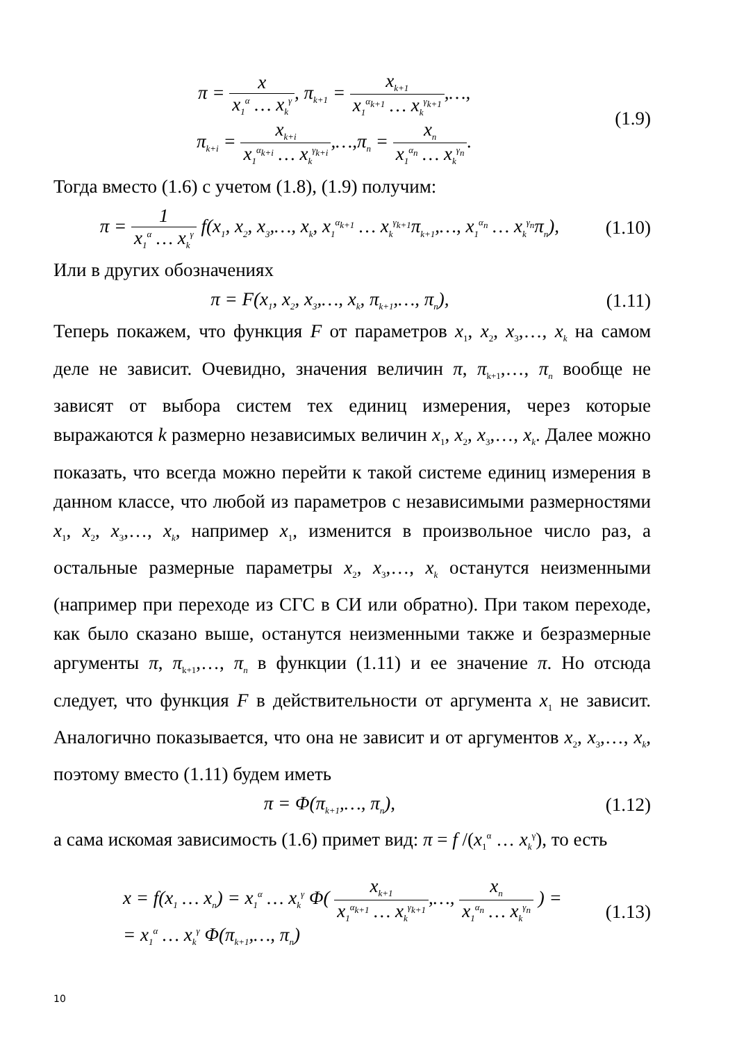π = x x<sub>1</sub><sup>α</sup> … x<sub>k</sub><sup>γ</sup>, π<sub>k+1</sub> = x<sub>k+1</sub> x<sub>1</sub><sup>α<sub>k+1</sub></sup> … x<sub>k</sub><sup>γ<sub>k+1</sub></sup>,…,
π<sub>k+i</sub> = x<sub>k+i</sub> x<sub>1</sub><sup>α<sub>k+i</sub></sup> … x<sub>k</sub><sup>γ<sub>k+i</sub></sup>,…,π<sub>n</sub> = x<sub>n</sub> x<sub>1</sub><sup>α<sub>n</sub></sup> … x<sub>k</sub><sup>γ<sub>n</sub></sup>.
(1.9)
Тогда вместо (1.6) с учетом (1.8), (1.9) получим:
π = 1 x<sub>1</sub><sup>α</sup> … x<sub>k</sub><sup>γ</sup> f(x<sub>1</sub>, x<sub>2</sub>, x<sub>3</sub>,…, x<sub>k</sub>, x<sub>1</sub><sup>α<sub>k+1</sub></sup> … x<sub>k</sub><sup>γ<sub>k+1</sub></sup>π<sub>k+1</sub>,…, x<sub>1</sub><sup>α<sub>n</sub></sup> … x<sub>k</sub><sup>γ<sub>n</sub></sup>π<sub>n</sub>),
(1.10)
Или в других обозначениях
π = F(x<sub>1</sub>, x<sub>2</sub>, x<sub>3</sub>,…, x<sub>k</sub>, π<sub>k+1</sub>,…, π<sub>n</sub>),
(1.11)
Теперь покажем, что функция F от параметров x<sub>1</sub>, x<sub>2</sub>, x<sub>3</sub>,…, x<sub>k</sub> на самом деле не зависит. Очевидно, значения величин π, π<sub>k+1</sub>,…, π<sub>n</sub> вообще не зависят от выбора систем тех единиц измерения, через которые выражаются k размерно независимых величин x<sub>1</sub>, x<sub>2</sub>, x<sub>3</sub>,…, x<sub>k</sub>. Далее можно показать, что всегда можно перейти к такой системе единиц измерения в данном классе, что любой из параметров с независимыми размерностями x<sub>1</sub>, x<sub>2</sub>, x<sub>3</sub>,…, x<sub>k</sub>, например x<sub>1</sub>, изменится в произвольное число раз, а остальные размерные параметры x<sub>2</sub>, x<sub>3</sub>,…, x<sub>k</sub> останутся неизменными (например при переходе из СГС в СИ или обратно). При таком переходе, как было сказано выше, останутся неизменными также и безразмерные аргументы π, π<sub>k+1</sub>,…, π<sub>n</sub> в функции (1.11) и ее значение π. Но отсюда следует, что функция F в действительности от аргумента x<sub>1</sub> не зависит. Аналогично показывается, что она не зависит и от аргументов x<sub>2</sub>, x<sub>3</sub>,…, x<sub>k</sub>, поэтому вместо (1.11) будем иметь
π = Φ(π<sub>k+1</sub>,…, π<sub>n</sub>), (1.12)
а сама искомая зависимость (1.6) примет вид: π = f /(x<sub>1</sub><sup>α</sup> … x<sub>k</sub><sup>γ</sup>), то есть
x = f(x<sub>1</sub> … x<sub>n</sub>) = x<sub>1</sub><sup>α</sup> … x<sub>k</sub><sup>γ</sup> Φ( x<sub>k+1</sub> x<sub>1</sub><sup>α<sub>k+1</sub></sup> … x<sub>k</sub><sup>γ<sub>k+1</sub></sup>,…, x<sub>n</sub> x<sub>1</sub><sup>α<sub>n</sub></sup> … x<sub>k</sub><sup>γ<sub>n</sub></sup> ) =
= x<sub>1</sub><sup>α</sup> … x<sub>k</sub><sup>γ</sup> Φ(π<sub>k+1</sub>,…, π<sub>n</sub>)
(1.13)
10